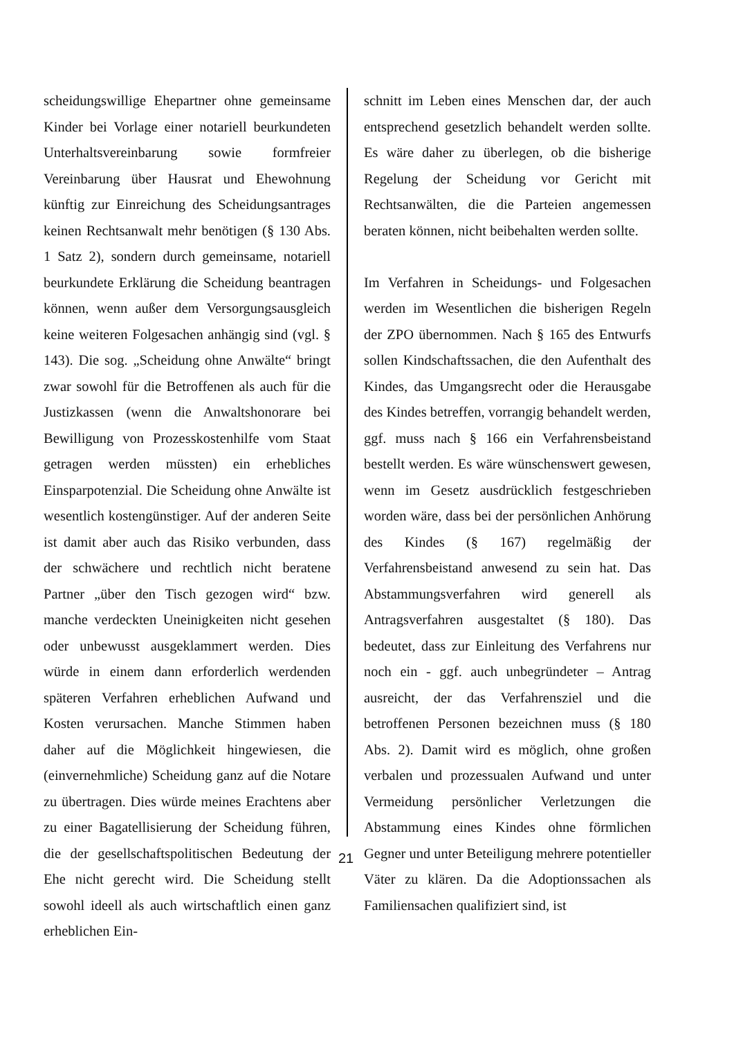scheidungswillige Ehepartner ohne gemein­same Kinder bei Vorlage einer notariell beur­kundeten Unterhaltsvereinbarung sowie form­freier Vereinbarung über Hausrat und Ehewoh­nung künftig zur Einreichung des Scheidungs­antrages keinen Rechtsanwalt mehr benötigen (§ 130 Abs. 1 Satz 2), sondern durch gemein­same, notariell beurkundete Erklärung die Scheidung beantragen können, wenn außer dem Versorgungsausgleich keine weiteren Folgesa­chen anhängig sind (vgl. § 143). Die sog. „Scheidung ohne Anwälte“ bringt zwar sowohl für die Betroffenen als auch für die Justizkas­sen (wenn die Anwaltshonorare bei Bewilli­gung von Prozesskostenhilfe vom Staat getra­gen werden müssten) ein erhebliches Einspar­potenzial. Die Scheidung ohne Anwälte ist we­sentlich kostengünstiger. Auf der anderen Seite ist damit aber auch das Risiko verbunden, dass der schwächere und rechtlich nicht beratene Partner „über den Tisch gezogen wird“ bzw. manche verdeckten Uneinigkeiten nicht gese­hen oder unbewusst ausgeklammert werden. Dies würde in einem dann erforderlich werden­den späteren Verfahren erheblichen Aufwand und Kosten verursachen. Manche Stimmen haben daher auf die Möglichkeit hingewiesen, die (einvernehmliche) Scheidung ganz auf die Notare zu übertragen. Dies würde meines Er­achtens aber zu einer Bagatellisierung der Scheidung führen, die der gesellschaftspoliti­schen Bedeutung der Ehe nicht gerecht wird. Die Scheidung stellt sowohl ideell als auch wirtschaftlich einen ganz erheblichen Ein-
schnitt im Leben eines Menschen dar, der auch entsprechend gesetzlich behandelt werden soll­te. Es wäre daher zu überlegen, ob die bisherige Regelung der Scheidung vor Gericht mit Rechtsanwälten, die die Parteien angemessen beraten können, nicht beibehalten werden soll­te.
Im Verfahren in Scheidungs- und Folgesachen werden im Wesentlichen die bisherigen Regeln der ZPO übernommen. Nach § 165 des Ent­wurfs sollen Kindschaftssachen, die den Auf­enthalt des Kindes, das Umgangsrecht oder die Herausgabe des Kindes betreffen, vorrangig behandelt werden, ggf. muss nach § 166 ein Verfahrensbeistand bestellt werden. Es wäre wünschenswert gewesen, wenn im Gesetz aus­drücklich festgeschrieben worden wäre, dass bei der persönlichen Anhörung des Kindes (§ 167) regelmäßig der Verfahrensbeistand anwe­send zu sein hat. Das Abstammungsverfahren wird generell als Antragsverfahren ausgestaltet (§ 180). Das bedeutet, dass zur Einleitung des Verfahrens nur noch ein - ggf. auch unbegrün­deter – Antrag ausreicht, der das Verfahrensziel und die betroffenen Personen bezeichnen muss (§ 180 Abs. 2). Damit wird es möglich, ohne großen verbalen und prozessualen Aufwand und unter Vermeidung persönlicher Verletzun­gen die Abstammung eines Kindes ohne förm­lichen Gegner und unter Beteiligung mehrere potentieller Väter zu klären. Da die Adoptions­sachen als Familiensachen qualifiziert sind, ist
21